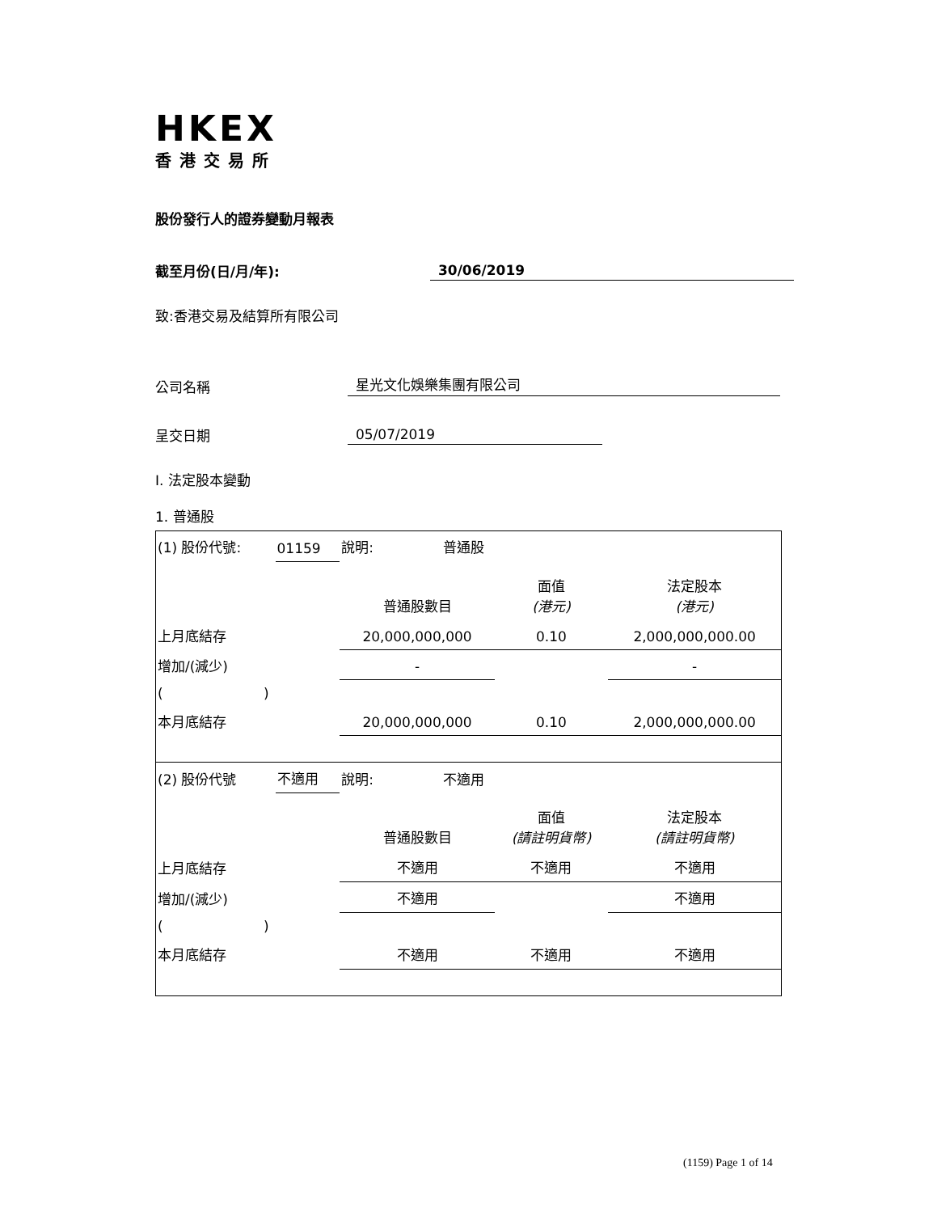HKEX
香港交易所
股份發行人的證券變動月報表
截至月份(日/月/年): 30/06/2019
致:香港交易及結算所有限公司
公司名稱 星光文化娛樂集團有限公司
呈交日期 05/07/2019
I. 法定股本變動
1. 普通股
| (1) 股份代號: | 01159 | 說明: 普通股 | | |
| | | 普通股數目 | 面值 (港元) | 法定股本 (港元) |
| 上月底結存 | | 20,000,000,000 | 0.10 | 2,000,000,000.00 |
| 增加/(減少) | | - | | - |
| ( ) | | | | |
| 本月底結存 | | 20,000,000,000 | 0.10 | 2,000,000,000.00 |
| (2) 股份代號 | 不適用 | 說明: 不適用 | | |
| | | 普通股數目 | 面值 (請註明貨幣) | 法定股本 (請註明貨幣) |
| 上月底結存 | | 不適用 | 不適用 | 不適用 |
| 增加/(減少) | | 不適用 | | 不適用 |
| ( ) | | | | |
| 本月底結存 | | 不適用 | 不適用 | 不適用 |
(1159) Page 1 of 14